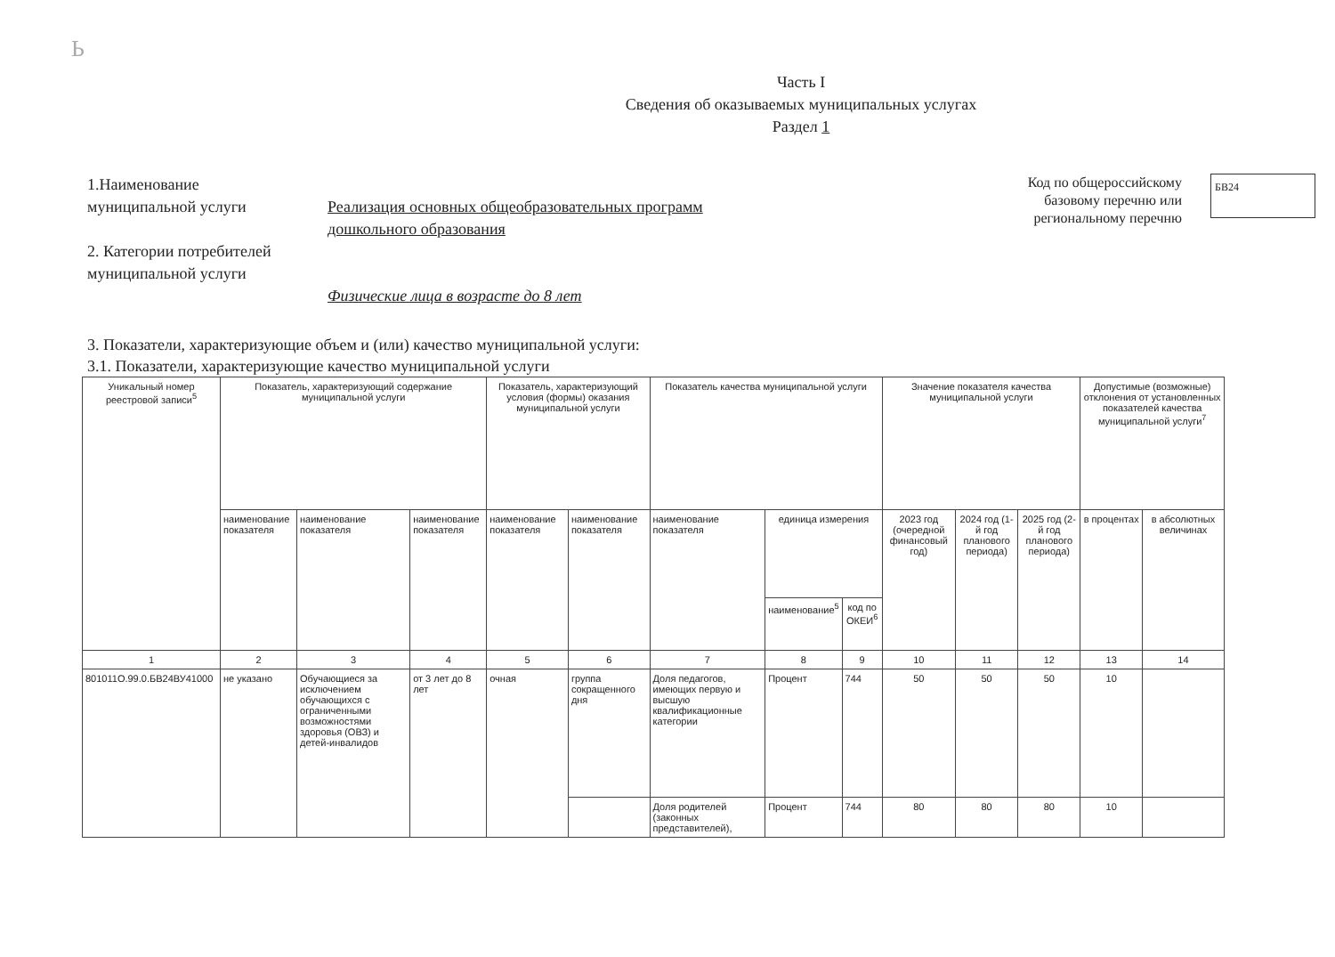Ь
Часть I
Сведения об оказываемых муниципальных услугах
Раздел 1
1.Наименование
муниципальной услуги
2. Категории потребителей
муниципальной услуги
Реализация основных общеобразовательных программ
дошкольного образования
Физические лица в возрасте до 8 лет
Код по общероссийскому
базовому перечню или
региональному перечню
БВ24
3. Показатели, характеризующие объем и (или) качество муниципальной услуги:
3.1. Показатели, характеризующие качество муниципальной услуги
| Уникальный номер реестровой записи<sup>5</sup> | Показатель, характеризующий содержание муниципальной услуги | | | Показатель, характеризующий условия (формы) оказания муниципальной услуги | | Показатель качества муниципальной услуги | | | Значение показателя качества муниципальной услуги | | | Допустимые (возможные) отклонения от установленных показателей качества муниципальной услуги<sup>7</sup> | |
| --- | --- | --- | --- | --- | --- | --- | --- | --- | --- | --- | --- | --- | --- |
| | наименование показателя | наименование показателя | наименование показателя | наименование показателя | наименование показателя | наименование показателя | единица измерения | | 2023 год (очередной финансовый год) | 2024 год (1-й год планового периода) | 2025 год (2-й год планового периода) | в процентах | в абсолютных величинах |
| | | | | | | | наименование<sup>5</sup> | код по ОКЕИ<sup>6</sup> | | | | | |
| 1 | 2 | 3 | 4 | 5 | 6 | 7 | 8 | 9 | 10 | 11 | 12 | 13 | 14 |
| 801011О.99.0.БВ24ВУ41000 | не указано | Обучающиеся за исключением обучающихся с ограниченными возможностями здоровья (ОВЗ) и детей-инвалидов | от 3 лет до 8 лет | очная | группа сокращенного дня | Доля педагогов, имеющих первую и высшую квалификационные категории | Процент | 744 | 50 | 50 | 50 | 10 | |
| | | | | | | Доля родителей (законных представителей), | Процент | 744 | 80 | 80 | 80 | 10 | |